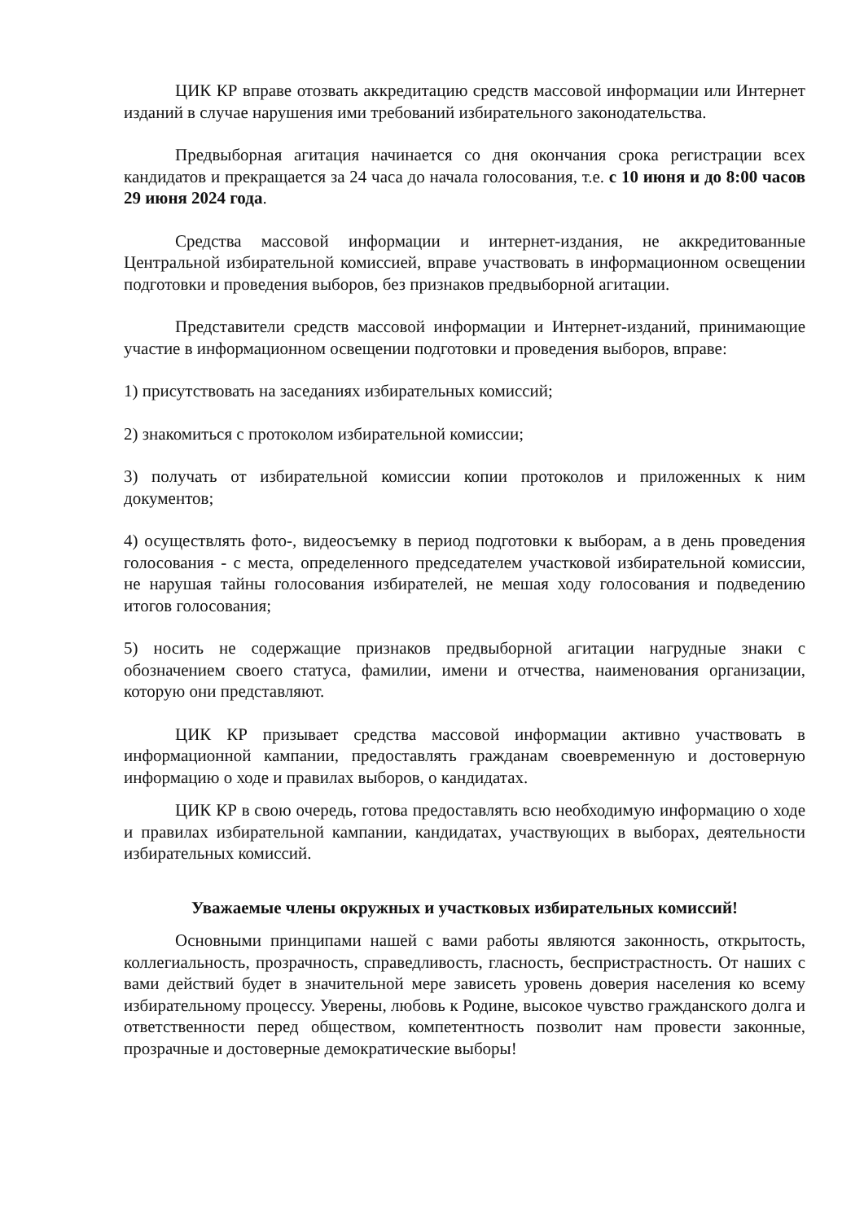ЦИК КР вправе отозвать аккредитацию средств массовой информации или Интернет изданий в случае нарушения ими требований избирательного законодательства.
Предвыборная агитация начинается со дня окончания срока регистрации всех кандидатов и прекращается за 24 часа до начала голосования, т.е. с 10 июня и до 8:00 часов 29 июня 2024 года.
Средства массовой информации и интернет-издания, не аккредитованные Центральной избирательной комиссией, вправе участвовать в информационном освещении подготовки и проведения выборов, без признаков предвыборной агитации.
Представители средств массовой информации и Интернет-изданий, принимающие участие в информационном освещении подготовки и проведения выборов, вправе:
1) присутствовать на заседаниях избирательных комиссий;
2) знакомиться с протоколом избирательной комиссии;
3) получать от избирательной комиссии копии протоколов и приложенных к ним документов;
4) осуществлять фото-, видеосъемку в период подготовки к выборам, а в день проведения голосования - с места, определенного председателем участковой избирательной комиссии, не нарушая тайны голосования избирателей, не мешая ходу голосования и подведению итогов голосования;
5) носить не содержащие признаков предвыборной агитации нагрудные знаки с обозначением своего статуса, фамилии, имени и отчества, наименования организации, которую они представляют.
ЦИК КР призывает средства массовой информации активно участвовать в информационной кампании, предоставлять гражданам своевременную и достоверную информацию о ходе и правилах выборов, о кандидатах.
ЦИК КР в свою очередь, готова предоставлять всю необходимую информацию о ходе и правилах избирательной кампании, кандидатах, участвующих в выборах, деятельности избирательных комиссий.
Уважаемые члены окружных и участковых избирательных комиссий!
Основными принципами нашей с вами работы являются законность, открытость, коллегиальность, прозрачность, справедливость, гласность, беспристрастность. От наших с вами действий будет в значительной мере зависеть уровень доверия населения ко всему избирательному процессу. Уверены, любовь к Родине, высокое чувство гражданского долга и ответственности перед обществом, компетентность позволит нам провести законные, прозрачные и достоверные демократические выборы!